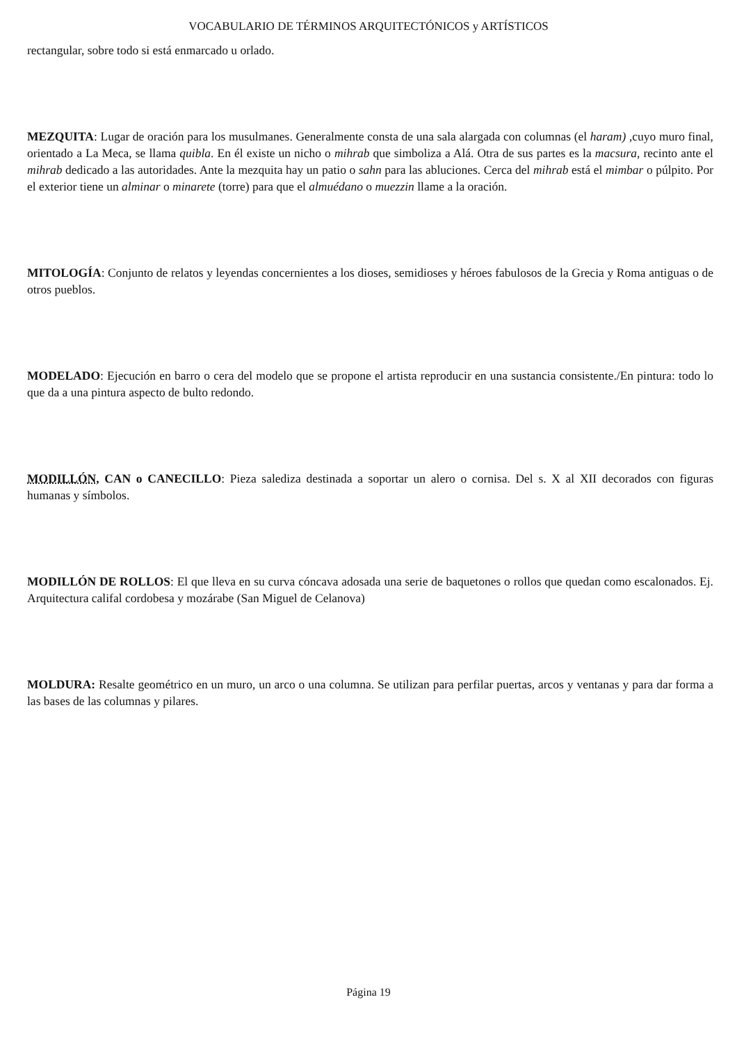VOCABULARIO DE TÉRMINOS ARQUITECTÓNICOS y ARTÍSTICOS
rectangular, sobre todo si está enmarcado u orlado.
MEZQUITA: Lugar de oración para los musulmanes. Generalmente consta de una sala alargada con columnas (el haram) ,cuyo muro final, orientado a La Meca, se llama quibla. En él existe un nicho o mihrab que simboliza a Alá. Otra de sus partes es la macsura, recinto ante el mihrab dedicado a las autoridades. Ante la mezquita hay un patio o sahn para las abluciones. Cerca del mihrab está el mimbar o púlpito. Por el exterior tiene un alminar o minarete (torre) para que el almuédano o muezzin llame a la oración.
MITOLOGÍA: Conjunto de relatos y leyendas concernientes a los dioses, semidioses y héroes fabulosos de la Grecia y Roma antiguas o de otros pueblos.
MODELADO: Ejecución en barro o cera del modelo que se propone el artista reproducir en una sustancia consistente./En pintura: todo lo que da a una pintura aspecto de bulto redondo.
MODILLÓN, CAN o CANECILLO: Pieza salediza destinada a soportar un alero o cornisa. Del s. X al XII decorados con figuras humanas y símbolos.
MODILLÓN DE ROLLOS: El que lleva en su curva cóncava adosada una serie de baquetones o rollos que quedan como escalonados. Ej. Arquitectura califal cordobesa y mozárabe (San Miguel de Celanova)
MOLDURA: Resalte geométrico en un muro, un arco o una columna. Se utilizan para perfilar puertas, arcos y ventanas y para dar forma a las bases de las columnas y pilares.
Página 19